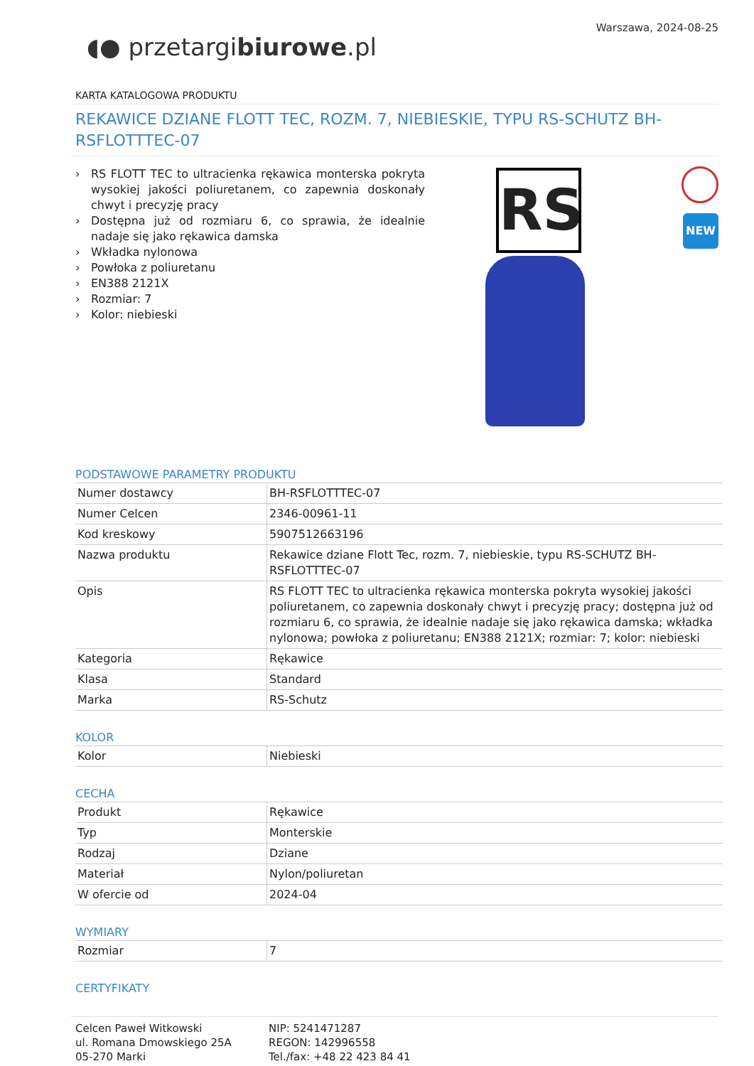◖● przetargibiurowe.pl
Warszawa, 2024-08-25
KARTA KATALOGOWA PRODUKTU
REKAWICE DZIANE FLOTT TEC, ROZM. 7, NIEBIESKIE, TYPU RS-SCHUTZ BH-RSFLOTTTEC-07
RS FLOTT TEC to ultracienka rękawica monterska pokryta wysokiej jakości poliuretanem, co zapewnia doskonały chwyt i precyzję pracy
Dostępna już od rozmiaru 6, co sprawia, że idealnie nadaje się jako rękawica damska
Wkładka nylonowa
Powłoka z poliuretanu
EN388 2121X
Rozmiar: 7
Kolor: niebieski
RS NEW
PODSTAWOWE PARAMETRY PRODUKTU
| Numer dostawcy | BH-RSFLOTTTEC-07 |
| Numer Celcen | 2346-00961-11 |
| Kod kreskowy | 5907512663196 |
| Nazwa produktu | Rekawice dziane Flott Tec, rozm. 7, niebieskie, typu RS-SCHUTZ BH-RSFLOTTTEC-07 |
| Opis | RS FLOTT TEC to ultracienka rękawica monterska pokryta wysokiej jakości poliuretanem, co zapewnia doskonały chwyt i precyzję pracy; dostępna już od rozmiaru 6, co sprawia, że idealnie nadaje się jako rękawica damska; wkładka nylonowa; powłoka z poliuretanu; EN388 2121X; rozmiar: 7; kolor: niebieski |
| Kategoria | Rękawice |
| Klasa | Standard |
| Marka | RS-Schutz |
KOLOR
| Kolor | Niebieski |
CECHA
| Produkt | Rękawice |
| Typ | Monterskie |
| Rodzaj | Dziane |
| Materiał | Nylon/poliuretan |
| W ofercie od | 2024-04 |
WYMIARY
| Rozmiar | 7 |
CERTYFIKATY
Celcen Paweł Witkowski
ul. Romana Dmowskiego 25A
05-270 Marki
NIP: 5241471287
REGON: 142996558
Tel./fax: +48 22 423 84 41